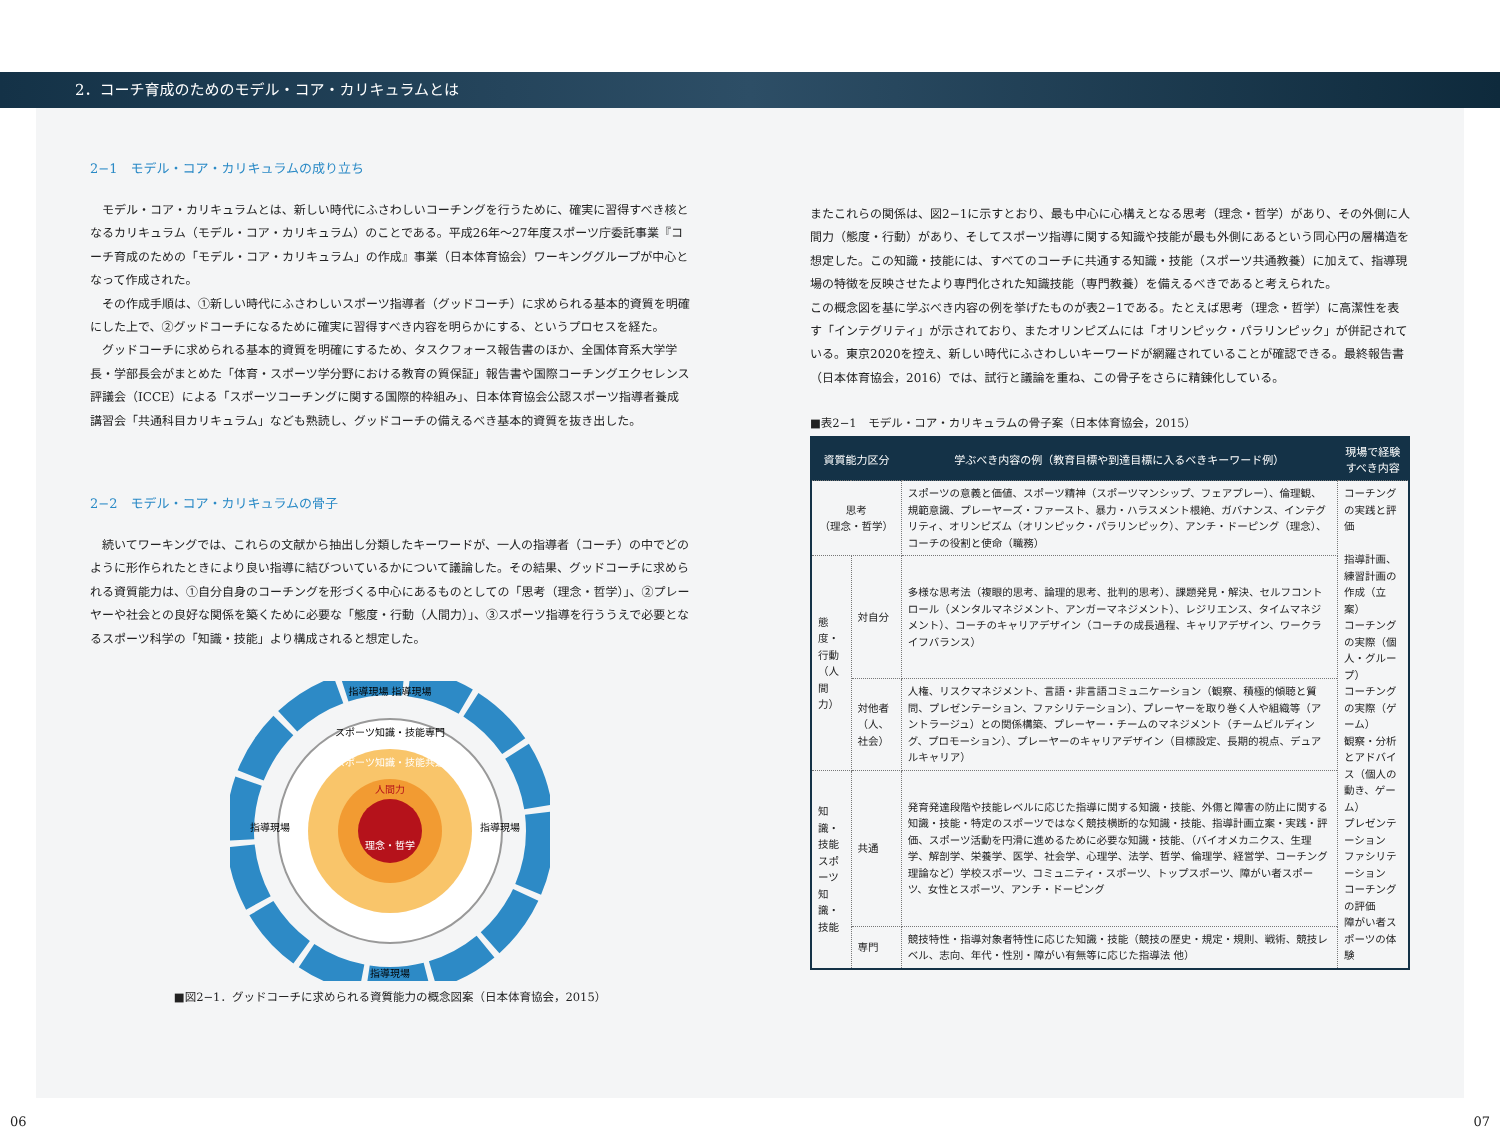2．コーチ育成のためのモデル・コア・カリキュラムとは
2−1　モデル・コア・カリキュラムの成り立ち
モデル・コア・カリキュラムとは、新しい時代にふさわしいコーチングを行うために、確実に習得すべき核となるカリキュラム（モデル・コア・カリキュラム）のことである。平成26年〜27年度スポーツ庁委託事業『コーチ育成のための「モデル・コア・カリキュラム」の作成』事業（日本体育協会）ワーキンググループが中心となって作成された。
その作成手順は、①新しい時代にふさわしいスポーツ指導者（グッドコーチ）に求められる基本的資質を明確にした上で、②グッドコーチになるために確実に習得すべき内容を明らかにする、というプロセスを経た。
グッドコーチに求められる基本的資質を明確にするため、タスクフォース報告書のほか、全国体育系大学学長・学部長会がまとめた「体育・スポーツ学分野における教育の質保証」報告書や国際コーチングエクセレンス評議会（ICCE）による「スポーツコーチングに関する国際的枠組み」、日本体育協会公認スポーツ指導者養成講習会「共通科目カリキュラム」なども熟読し、グッドコーチの備えるべき基本的資質を抜き出した。
2−2　モデル・コア・カリキュラムの骨子
続いてワーキングでは、これらの文献から抽出し分類したキーワードが、一人の指導者（コーチ）の中でどのように形作られたときにより良い指導に結びついているかについて議論した。その結果、グッドコーチに求められる資質能力は、①自分自身のコーチングを形づくる中心にあるものとしての「思考（理念・哲学）」、②プレーヤーや社会との良好な関係を築くために必要な「態度・行動（人間力）」、③スポーツ指導を行ううえで必要となるスポーツ科学の「知識・技能」より構成されると想定した。
指導現場 指導現場
スポーツ知識・技能専門
スポーツ知識・技能共通
人間力
理念・哲学
指導現場
指導現場
指導現場
■図2−1．グッドコーチに求められる資質能力の概念図案（日本体育協会，2015）
またこれらの関係は、図2−1に示すとおり、最も中心に心構えとなる思考（理念・哲学）があり、その外側に人間力（態度・行動）があり、そしてスポーツ指導に関する知識や技能が最も外側にあるという同心円の層構造を想定した。この知識・技能には、すべてのコーチに共通する知識・技能（スポーツ共通教養）に加えて、指導現場の特徴を反映させたより専門化された知識技能（専門教養）を備えるべきであると考えられた。
この概念図を基に学ぶべき内容の例を挙げたものが表2−1である。たとえば思考（理念・哲学）に高潔性を表す「インテグリティ」が示されており、またオリンピズムには「オリンピック・パラリンピック」が併記されている。東京2020を控え、新しい時代にふさわしいキーワードが網羅されていることが確認できる。最終報告書（日本体育協会，2016）では、試行と議論を重ね、この骨子をさらに精錬化している。
■表2−1　モデル・コア・カリキュラムの骨子案（日本体育協会，2015）
| 資質能力区分 | | 学ぶべき内容の例（教育目標や到達目標に入るべきキーワード例） | 現場で経験すべき内容 |
| --- | --- | --- | --- |
| 思考 （理念・哲学） | | スポーツの意義と価値、スポーツ精神（スポーツマンシップ、フェアプレー）、倫理観、規範意識、プレーヤーズ・ファースト、暴力・ハラスメント根絶、ガバナンス、インテグリティ、オリンピズム（オリンピック・パラリンピック）、アンチ・ドーピング（理念）、コーチの役割と使命（職務） | コーチングの実践と評価 指導計画、練習計画の作成（立案） コーチングの実際（個人・グループ） コーチングの実際（ゲーム） 観察・分析とアドバイス（個人の動き、ゲーム） プレゼンテーション ファシリテーション コーチングの評価 障がい者スポーツの体験 |
| 態度・行動 （人間力） | 対自分 | 多様な思考法（複眼的思考、論理的思考、批判的思考）、課題発見・解決、セルフコントロール（メンタルマネジメント、アンガーマネジメント）、レジリエンス、タイムマネジメント）、コーチのキャリアデザイン（コーチの成長過程、キャリアデザイン、ワークライフバランス） | |
| | 対他者 （人、社会） | 人権、リスクマネジメント、言語・非言語コミュニケーション（観察、積極的傾聴と質問、プレゼンテーション、ファシリテーション）、プレーヤーを取り巻く人や組織等（アントラージュ）との関係構築、プレーヤー・チームのマネジメント（チームビルディング、プロモーション）、プレーヤーのキャリアデザイン（目標設定、長期的視点、デュアルキャリア） | |
| 知識・技能 スポーツ 知識・技能 | 共通 | 発育発達段階や技能レベルに応じた指導に関する知識・技能、外傷と障害の防止に関する知識・技能・特定のスポーツではなく競技横断的な知識・技能、指導計画立案・実践・評価、スポーツ活動を円滑に進めるために必要な知識・技能、（バイオメカニクス、生理学、解剖学、栄養学、医学、社会学、心理学、法学、哲学、倫理学、経営学、コーチング理論など）学校スポーツ、コミュニティ・スポーツ、トップスポーツ、障がい者スポーツ、女性とスポーツ、アンチ・ドーピング | |
| | 専門 | 競技特性・指導対象者特性に応じた知識・技能（競技の歴史・規定・規則、戦術、競技レベル、志向、年代・性別・障がい有無等に応じた指導法 他） | |
06 07